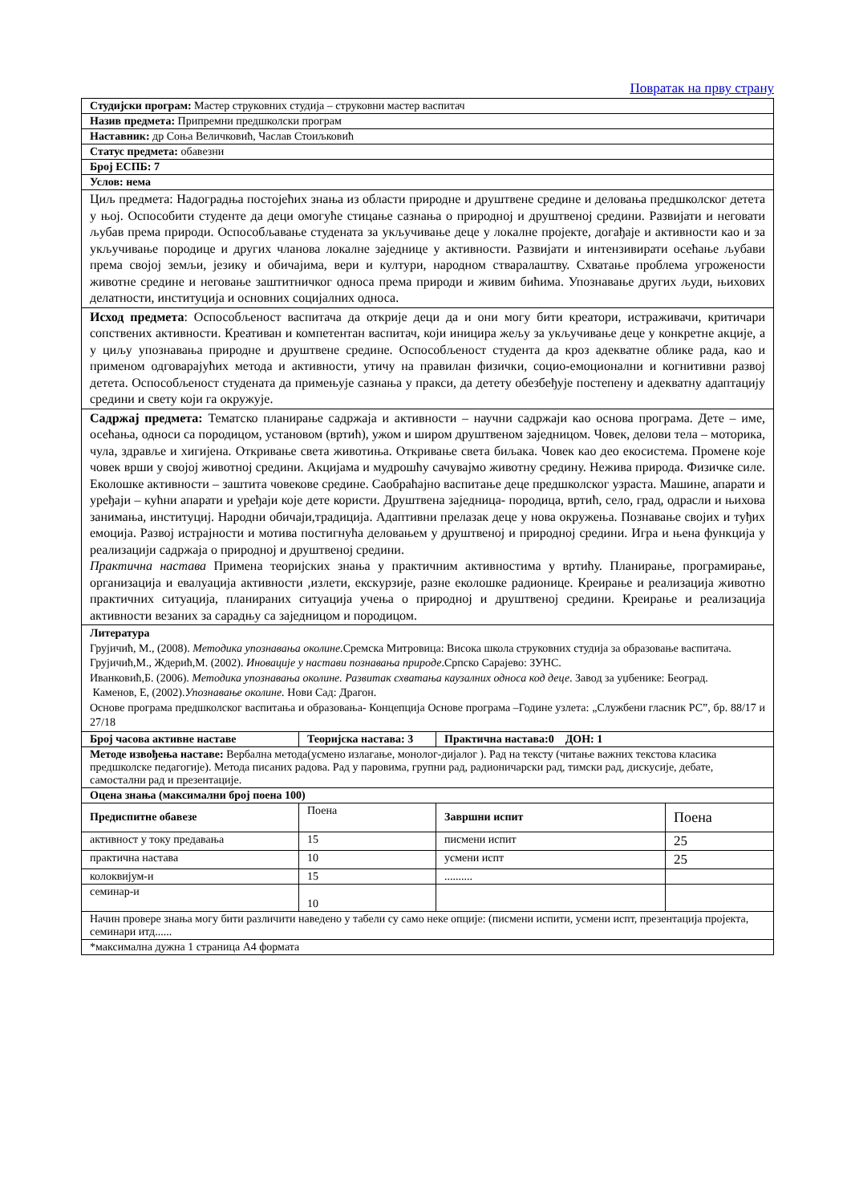Повратак на прву страну
| Студијски програм: Мастер струковних студија – струковни мастер васпитач | | | |
| Назив предмета: Припремни предшколски програм | | | |
| Наставник: др Соња Величковић, Часлав Стоиљковић | | | |
| Статус предмета: обавезни | | | |
| Број ЕСПБ: 7 | | | |
| Услов: нема | | | |
| Циљ предмета: Надоградња постојећих знања из области природне и друштвене средине и деловања предшколског детета у њој. Оспособити студенте да деци омогуће стицање сазнања о природној и друштвеној средини. Развијати и неговати љубав према природи. Оспособљавање студената за укључивање деце у локалне пројекте, догађаје и активности као и за укључивање породице и других чланова локалне заједнице у активности. Развијати и интензивирати осећање љубави према својој земљи, језику и обичајима, вери и култури, народном стваралаштву. Схватање проблема угрожености животне средине и неговање заштитничког односа према природи и живим бићима. Упознавање других људи, њихових делатности, институција и основних социјалних односа. | | | |
| Исход предмета : Оспособљеност васпитача да открије деци да и они могу бити креатори, истраживачи, критичари сопствених активности. Креативан и компетентан васпитач, који иницира жељу за укључивање деце у конкретне акције, а у циљу упознавања природне и друштвене средине. Оспособљеност студента да кроз адекватне облике рада, као и применом одговарајућих метода и активности, утичу на правилан физички, социо-емоционални и когнитивни развој детета. Оспособљеност студената да примењује сазнања у пракси, да детету обезбеђује постепену и адекватну адаптацију средини и свету који га окружује. | | | |
| Садржај предмета: Тематско планирање садржаја и активности – научни садржаји као основа програма. Дете – име, осећања, односи са породицом, установом (вртић), ужом и широм друштвеном заједницом. Човек, делови тела – моторика, чула, здравље и хигијена. Откривање света животиња. Откривање света биљака. Човек као део екосистема. Промене које човек врши у својој животној средини. Акцијама и мудрошћу сачувајмо животну средину. Нежива природа. Физичке силе. Еколошке активности – заштита човекове средине. Саобраћајно васпитање деце предшколског узраста. Машине, апарати и уређаји – кућни апарати и уређаји које дете користи. Друштвена заједница- породица, вртић, село, град, одрасли и њихова занимања, институциј. Народни обичаји,традиција. Адаптивни прелазак деце у нова окружења. Познавање својих и туђих емоција. Развој истрајности и мотива постигнућа деловањем у друштвеној и природној средини. Игра и њена функција у реализацији садржаја о природној и друштвеној средини. Практична настава Примена теоријских знања у практичним активностима у вртићу. Планирање, програмирање, организација и евалуација активности ,излети, екскурзије, разне еколошке радионице. Креирање и реализација животно практичних ситуација, планираних ситуација учења о природној и друштвеној средини. Креирање и реализација активности везаних за сарадњу са заједницом и породицом. | | | |
| Литература Грујичић, М., (2008). Методика упознавања околине. Сремска Митровица: Висока школа струковних студија за образовање васпитача. Грујичић,М., Ждерић,М. (2002). Иновације у настави познавања природе .Српско Сарајево: ЗУНС. Иванковић,Б. (2006). Методика упознавања околине. Развитак схватања каузалних односа код деце . Завод за уџбенике: Београд. Каменов, Е, (2002). Упознавање околине. Нови Сад: Драгон. Основе програма предшколског васпитања и образовања- Концепција Основе програма –Године узлета: „Службени гласник РС”, бр. 88/17 и 27/18 | | | |
| Број часова активне наставе | Теоријска настава: 3 | Практична настава:0 ДОН: 1 | |
| Методе извођења наставе: Вербална метода(усмено излагање, монолог-дијалог ). Рад на тексту (читање важних текстова класика предшколске педагогије). Метода писаних радова. Рад у паровима, групни рад, радионичарски рад, тимски рад, дискусије, дебате, самостални рад и презентације. | | | |
| Оцена знања (максимални број поена 100) | | | |
| Предиспитне обавезе | Поена | Завршни испит | Поена |
| активност у току предавања | 15 | писмени испит | 25 |
| практична настава | 10 | усмени испт | 25 |
| колоквијум-и | 15 | .......... | |
| семинар-и | 10 | | |
| Начин провере знања могу бити различити наведено у табели су само неке опције: (писмени испити, усмени испт, презентација пројекта, семинари итд...... | | | |
| *максимална дужна 1 страница А4 формата | | | |